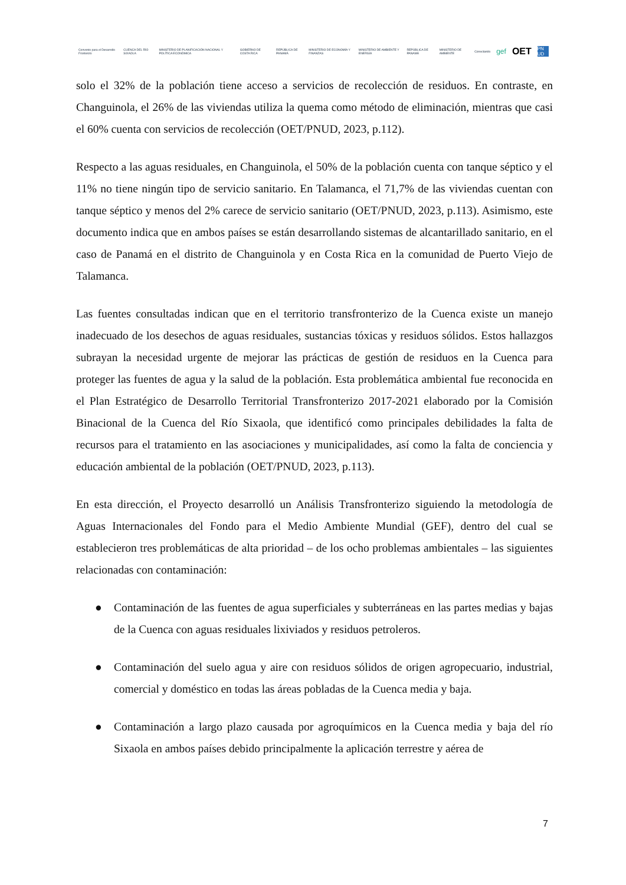Convenio para el Desarrollo Fronterizo CUENCA DEL RÍO SIXAOLA MINISTERIO DE PLANIFICACIÓN NACIONAL Y POLÍTICA ECONÓMICA GOBIERNO DE COSTA RICA REPÚBLICA DE PANAMÁ MINISTERIO DE ECONOMÍA Y FINANZAS MINISTERIO DE AMBIENTE Y ENERGÍA REPÚBLICA DE PANAMÁ MINISTERIO DE AMBIENTE Conectando gef OET PN UD
solo el 32% de la población tiene acceso a servicios de recolección de residuos. En contraste, en Changuinola, el 26% de las viviendas utiliza la quema como método de eliminación, mientras que casi el 60% cuenta con servicios de recolección (OET/PNUD, 2023, p.112).
Respecto a las aguas residuales, en Changuinola, el 50% de la población cuenta con tanque séptico y el 11% no tiene ningún tipo de servicio sanitario. En Talamanca, el 71,7% de las viviendas cuentan con tanque séptico y menos del 2% carece de servicio sanitario (OET/PNUD, 2023, p.113). Asimismo, este documento indica que en ambos países se están desarrollando sistemas de alcantarillado sanitario, en el caso de Panamá en el distrito de Changuinola y en Costa Rica en la comunidad de Puerto Viejo de Talamanca.
Las fuentes consultadas indican que en el territorio transfronterizo de la Cuenca existe un manejo inadecuado de los desechos de aguas residuales, sustancias tóxicas y residuos sólidos. Estos hallazgos subrayan la necesidad urgente de mejorar las prácticas de gestión de residuos en la Cuenca para proteger las fuentes de agua y la salud de la población. Esta problemática ambiental fue reconocida en el Plan Estratégico de Desarrollo Territorial Transfronterizo 2017-2021 elaborado por la Comisión Binacional de la Cuenca del Río Sixaola, que identificó como principales debilidades la falta de recursos para el tratamiento en las asociaciones y municipalidades, así como la falta de conciencia y educación ambiental de la población (OET/PNUD, 2023, p.113).
En esta dirección, el Proyecto desarrolló un Análisis Transfronterizo siguiendo la metodología de Aguas Internacionales del Fondo para el Medio Ambiente Mundial (GEF), dentro del cual se establecieron tres problemáticas de alta prioridad – de los ocho problemas ambientales – las siguientes relacionadas con contaminación:
● Contaminación de las fuentes de agua superficiales y subterráneas en las partes medias y bajas de la Cuenca con aguas residuales lixiviados y residuos petroleros.
● Contaminación del suelo agua y aire con residuos sólidos de origen agropecuario, industrial, comercial y doméstico en todas las áreas pobladas de la Cuenca media y baja.
● Contaminación a largo plazo causada por agroquímicos en la Cuenca media y baja del río Sixaola en ambos países debido principalmente la aplicación terrestre y aérea de
7